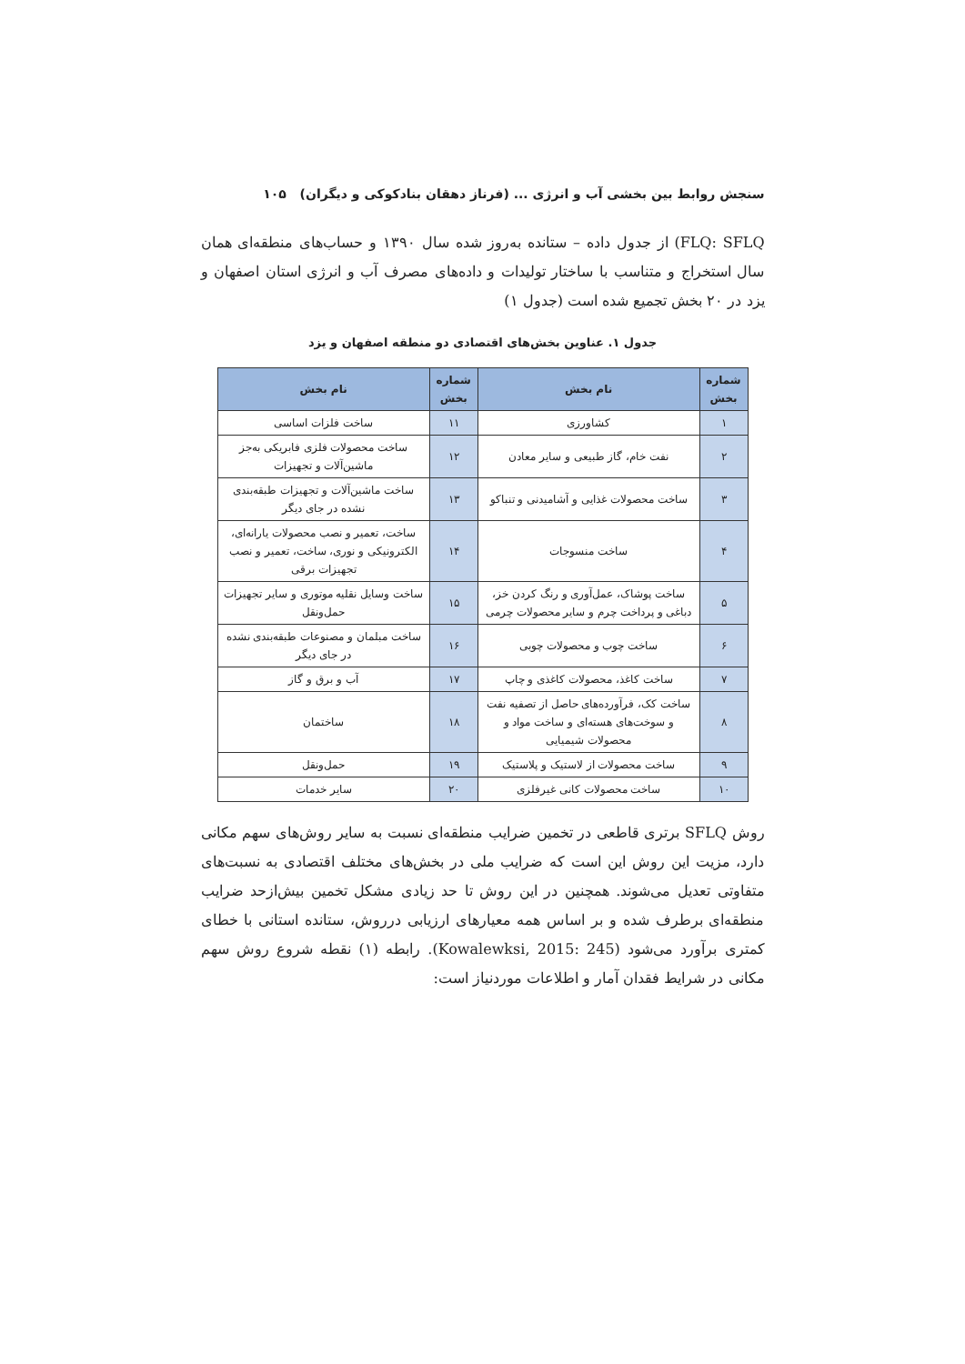سنجش روابط بین بخشی آب و انرژی ... (فرناز دهقان بنادکوکی و دیگران) ۱۰۵
FLQ: SFLQ) از جدول داده – ستانده به‌روز شده سال ۱۳۹۰ و حساب‌های منطقه‌ای همان سال استخراج و متناسب با ساختار تولیدات و داده‌های مصرف آب و انرژی استان اصفهان و یزد در ۲۰ بخش تجمیع شده است (جدول ۱)
جدول ۱. عناوین بخش‌های اقتصادی دو منطقه اصفهان و یزد
| شماره بخش | نام بخش | شماره بخش | نام بخش |
| --- | --- | --- | --- |
| ۱ | کشاورزی | ۱۱ | ساخت فلزات اساسی |
| ۲ | نفت خام، گاز طبیعی و سایر معادن | ۱۲ | ساخت محصولات فلزی فابریکی به‌جز ماشین‌آلات و تجهیزات |
| ۳ | ساخت محصولات غذایی و آشامیدنی و تنباکو | ۱۳ | ساخت ماشین‌آلات و تجهیزات طبقه‌بندی نشده در جای دیگر |
| ۴ | ساخت منسوجات | ۱۴ | ساخت، تعمیر و نصب محصولات یارانه‌ای، الکترونیکی و نوری، ساخت، تعمیر و نصب تجهیزات برقی |
| ۵ | ساخت پوشاک، عمل‌آوری و رنگ کردن خز، دباغی و پرداخت چرم و سایر محصولات چرمی | ۱۵ | ساخت وسایل نقلیه موتوری و سایر تجهیزات حمل‌ونقل |
| ۶ | ساخت چوب و محصولات چوبی | ۱۶ | ساخت مبلمان و مصنوعات طبقه‌بندی نشده در جای دیگر |
| ۷ | ساخت کاغذ، محصولات کاغذی و چاپ | ۱۷ | آب و برق و گاز |
| ۸ | ساخت کک، فرآورده‌های حاصل از تصفیه نفت و سوخت‌های هسته‌ای و ساخت مواد و محصولات شیمیایی | ۱۸ | ساختمان |
| ۹ | ساخت محصولات از لاستیک و پلاستیک | ۱۹ | حمل‌ونقل |
| ۱۰ | ساخت محصولات کانی غیرفلزی | ۲۰ | سایر خدمات |
روش SFLQ برتری قاطعی در تخمین ضرایب منطقه‌ای نسبت به سایر روش‌های سهم مکانی دارد، مزیت این روش این است که ضرایب ملی در بخش‌های مختلف اقتصادی به نسبت‌های متفاوتی تعدیل می‌شوند. همچنین در این روش تا حد زیادی مشکل تخمین بیش‌ازحد ضرایب منطقه‌ای برطرف شده و بر اساس همه معیارهای ارزیابی درروش، ستانده استانی با خطای کمتری برآورد می‌شود (Kowalewksi, 2015: 245). رابطه (۱) نقطه شروع روش سهم مکانی در شرایط فقدان آمار و اطلاعات موردنیاز است: